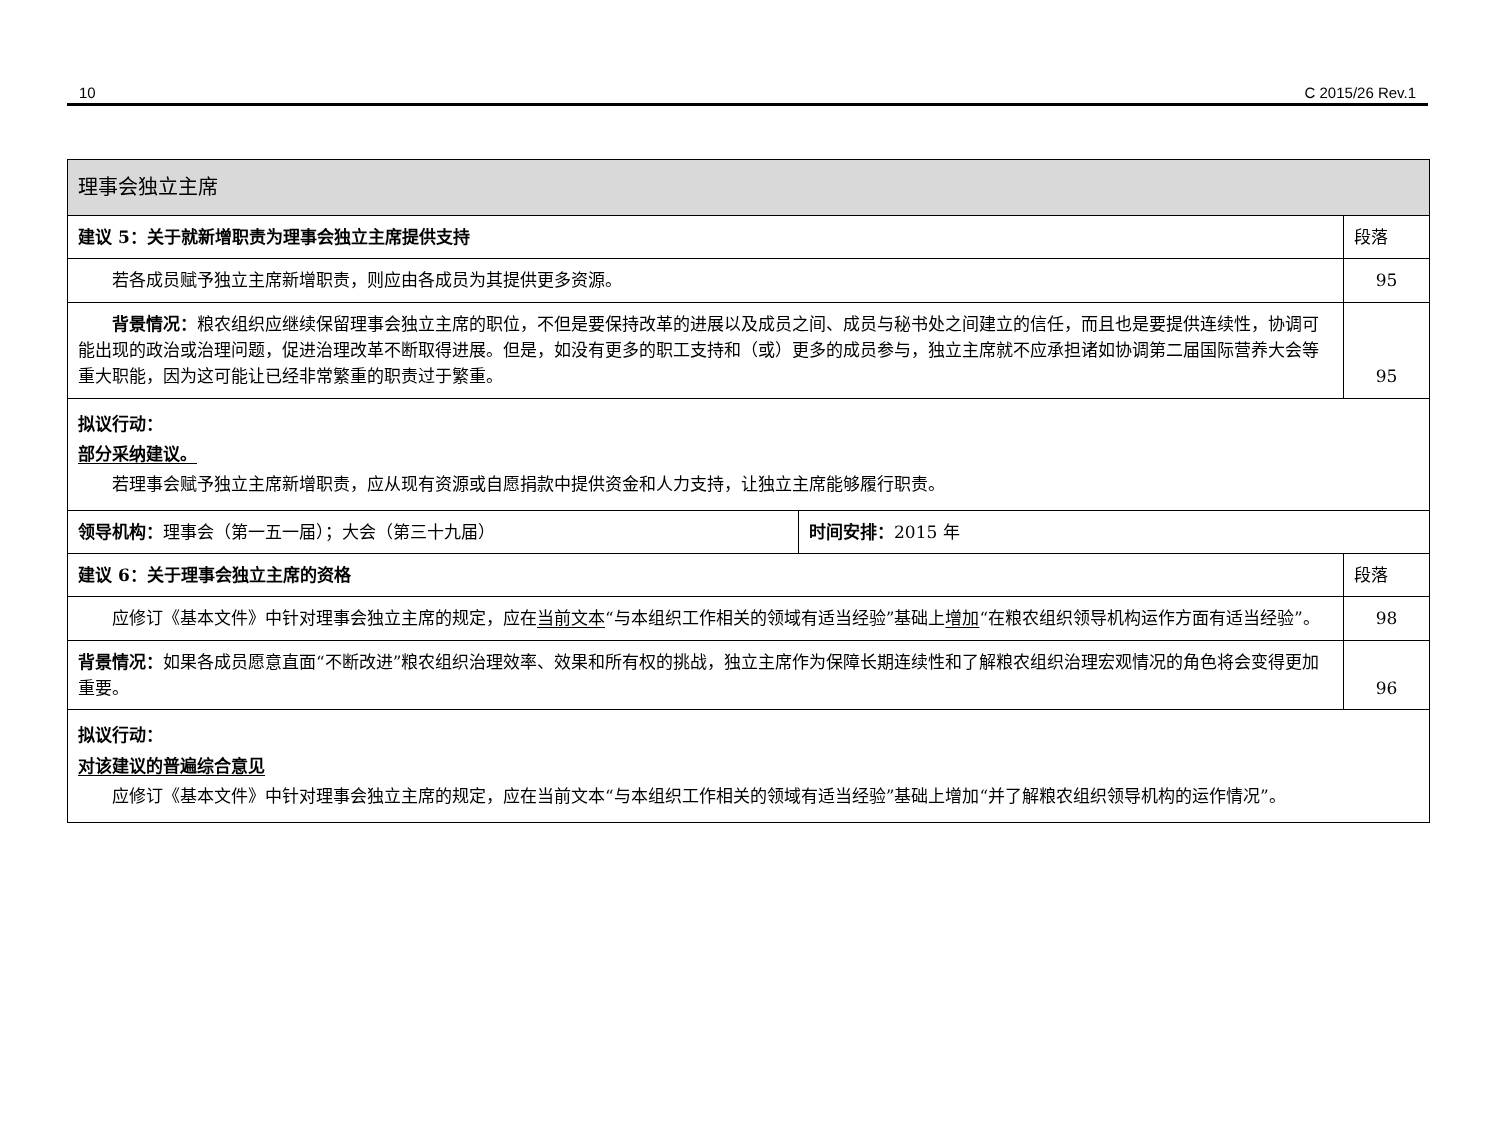10 C 2015/26 Rev.1
| 理事会独立主席 | | |
| 建议 5：关于就新增职责为理事会独立主席提供支持 | | 段落 |
| 若各成员赋予独立主席新增职责，则应由各成员为其提供更多资源。 | | 95 |
| 背景情况： 粮农组织应继续保留理事会独立主席的职位，不但是要保持改革的进展以及成员之间、成员与秘书处之间建立的信任，而且也是要提供连续性，协调可能出现的政治或治理问题，促进治理改革不断取得进展。但是，如没有更多的职工支持和（或）更多的成员参与，独立主席就不应承担诸如协调第二届国际营养大会等重大职能，因为这可能让已经非常繁重的职责过于繁重。 | | 95 |
| 拟议行动： 部分采纳建议。 若理事会赋予独立主席新增职责，应从现有资源或自愿捐款中提供资金和人力支持，让独立主席能够履行职责。 | | |
| 领导机构： 理事会（第一五一届）；大会（第三十九届） | 时间安排： 2015 年 | |
| 建议 6：关于理事会独立主席的资格 | | 段落 |
| 应修订《基本文件》中针对理事会独立主席的规定，应在 当前文本 “与本组织工作相关的领域有适当经验”基础上 增加 “在粮农组织领导机构运作方面有适当经验”。 | | 98 |
| 背景情况： 如果各成员愿意直面“不断改进”粮农组织治理效率、效果和所有权的挑战，独立主席作为保障长期连续性和了解粮农组织治理宏观情况的角色将会变得更加重要。 | | 96 |
| 拟议行动： 对该建议的普遍综合意见 应修订《基本文件》中针对理事会独立主席的规定，应在当前文本“与本组织工作相关的领域有适当经验”基础上增加“并了解粮农组织领导机构的运作情况”。 | | |